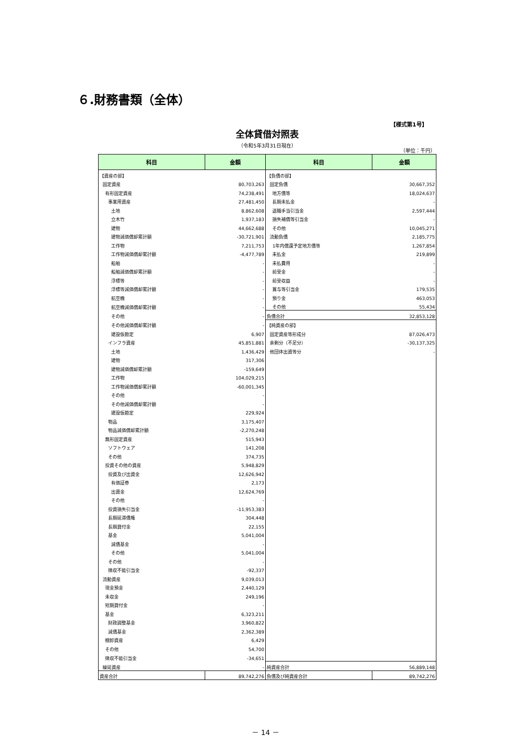６.財務書類（全体）
【様式第1号】
全体貸借対照表
（令和5年3月31日現在）
（単位：千円）
| 科目 | 金額 | 科目 | 金額 |
| --- | --- | --- | --- |
| 【資産の部】 | | 【負債の部】 | |
| 固定資産 | 80,703,263 | 固定負債 | 30,667,352 |
| 有形固定資産 | 74,238,491 | 地方債等 | 18,024,637 |
| 事業用資産 | 27,481,450 | 長期未払金 | - |
| 土地 | 8,862,608 | 退職手当引当金 | 2,597,444 |
| 立木竹 | 1,937,183 | 損失補償等引当金 | - |
| 建物 | 44,662,688 | その他 | 10,045,271 |
| 建物減価償却累計額 | -30,721,901 | 流動負債 | 2,185,775 |
| 工作物 | 7,211,753 | 1年内償還予定地方債等 | 1,267,854 |
| 工作物減価償却累計額 | -4,477,789 | 未払金 | 219,899 |
| 船舶 | - | 未払費用 | - |
| 船舶減価償却累計額 | - | 前受金 | - |
| 浮標等 | - | 前受収益 | - |
| 浮標等減価償却累計額 | - | 賞与等引当金 | 179,535 |
| 航空機 | - | 預り金 | 463,053 |
| 航空機減価償却累計額 | - | その他 | 55,434 |
| その他 | - | 負債合計 | 32,853,128 |
| その他減価償却累計額 | - | 【純資産の部】 | |
| 建設仮勘定 | 6,907 | 固定資産等形成分 | 87,026,473 |
| インフラ資産 | 45,851,881 | 余剰分（不足分） | -30,137,325 |
| 土地 | 1,436,429 | 他団体出資等分 | - |
| 建物 | 317,306 | | |
| 建物減価償却累計額 | -159,649 | | |
| 工作物 | 104,029,215 | | |
| 工作物減価償却累計額 | -60,001,345 | | |
| その他 | - | | |
| その他減価償却累計額 | - | | |
| 建設仮勘定 | 229,924 | | |
| 物品 | 3,175,407 | | |
| 物品減価償却累計額 | -2,270,248 | | |
| 無形固定資産 | 515,943 | | |
| ソフトウェア | 141,208 | | |
| その他 | 374,735 | | |
| 投資その他の資産 | 5,948,829 | | |
| 投資及び出資金 | 12,626,942 | | |
| 有価証券 | 2,173 | | |
| 出資金 | 12,624,769 | | |
| その他 | - | | |
| 投資損失引当金 | -11,953,383 | | |
| 長期延滞債権 | 304,448 | | |
| 長期貸付金 | 22,155 | | |
| 基金 | 5,041,004 | | |
| 減債基金 | - | | |
| その他 | 5,041,004 | | |
| その他 | - | | |
| 徴収不能引当金 | -92,337 | | |
| 流動資産 | 9,039,013 | | |
| 現金預金 | 2,440,129 | | |
| 未収金 | 249,196 | | |
| 短期貸付金 | - | | |
| 基金 | 6,323,211 | | |
| 財政調整基金 | 3,960,822 | | |
| 減債基金 | 2,362,389 | | |
| 棚卸資産 | 6,429 | | |
| その他 | 54,700 | | |
| 徴収不能引当金 | -34,651 | | |
| 繰延資産 | - | 純資産合計 | 56,889,148 |
| 資産合計 | 89,742,276 | 負債及び純資産合計 | 89,742,276 |
－ 14 －